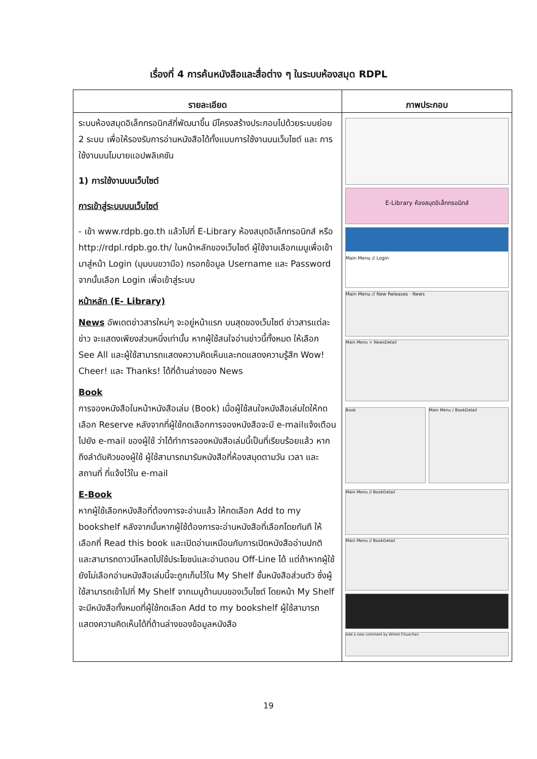เรื่องที่ 4 การค้นหนังสือและสื่อต่าง ๆ ในระบบห้องสมุด RDPL
| รายละเอียด | ภาพประกอบ |
| --- | --- |
| ระบบห้องสมุดอิเล็กทรอนิกส์ที่พัฒนาขึ้น มีโครงสร้างประกอบไปด้วยระบบย่อย 2 ระบบ เพื่อให้รองรับการอ่านหนังสือได้ทั้งแบบการใช้งานบนเว็บไซต์ และ การใช้งานบนโมบายแอปพลิเคชัน 1) การใช้งานบนเว็บไซต์ การเข้าสู่ระบบบนเว็บไซต์ - เข้า www.rdpb.go.th แล้วไปที่ E-Library ห้องสมุดอิเล็กทรอนิกส์ หรือ http://rdpl.rdpb.go.th/ ในหน้าหลักของเว็บไซต์ ผู้ใช้งานเลือกเมนูเพื่อเข้ามาสู่หน้า Login (มุมบนขวามือ) กรอกข้อมูล Username และ Password จากนั้นเลือก Login เพื่อเข้าสู่ระบบ หน้าหลัก (E- Library) News อัพเดตข่าวสารใหม่ๆ จะอยู่หน้าแรก บนสุดของเว็บไซต์ ข่าวสารแต่ละข่าว จะแสดงเพียงส่วนหนึ่งเท่านั้น หากผู้ใช้สนใจอ่านข่าวนี้ทั้งหมด ให้เลือก See All และผู้ใช้สามารถแสดงความคิดเห็นและกดแสดงความรู้สึก Wow! Cheer! และ Thanks! ได้ที่ด้านล่างของ News Book การจองหนังสือในหน้าหนังสือเล่ม (Book) เมื่อผู้ใช้สนใจหนังสือเล่มใดให้กดเลือก Reserve หลังจากที่ผู้ใช้กดเลือกการจองหนังสือจะมี e-mailแจ้งเตือนไปยัง e-mail ของผู้ใช้ ว่าได้ทำการจองหนังสือเล่มนี้เป็นที่เรียบร้อยแล้ว หากถึงลำดับคิวของผู้ใช้ ผู้ใช้สามารถมารับหนังสือที่ห้องสมุดตามวัน เวลา และสถานที่ ที่แจ้งไว้ใน e-mail E-Book หากผู้ใช้เลือกหนังสือที่ต้องการจะอ่านแล้ว ให้กดเลือก Add to my bookshelf หลังจากนั้นหากผู้ใช้ต้องการจะอ่านหนังสือที่เลือกโดยทันที ให้เลือกที่ Read this book และเปิดอ่านเหมือนกับการเปิดหนังสืออ่านปกติ และสามารถดาวน์โหลดไปใช้ประโยชน์และอ่านตอน Off-Line ได้ แต่ถ้าหากผู้ใช้ยังไม่เลือกอ่านหนังสือเล่มนี้จะถูกเก็บไว้ใน My Shelf ชั้นหนังสือส่วนตัว ซึ่งผู้ใช้สามารถเข้าไปที่ My Shelf จากเมนูด้านบนของเว็บไซต์ โดยหน้า My Shelf จะมีหนังสือทั้งหมดที่ผู้ใช้กดเลือก Add to my bookshelf ผู้ใช้สามารถแสดงความคิดเห็นได้ที่ด้านล่างของข้อมูลหนังสือ | E-Library ห้องสมุดอิเล็กทรอนิกส์ Main Menu // Login Main Menu // New Releases · News Main Menu > NewsDetail Book Main Menu / BookDetail Main Menu // BookDetail Main Menu // BookDetail Add a new comment by Wimol Chuachan |
19